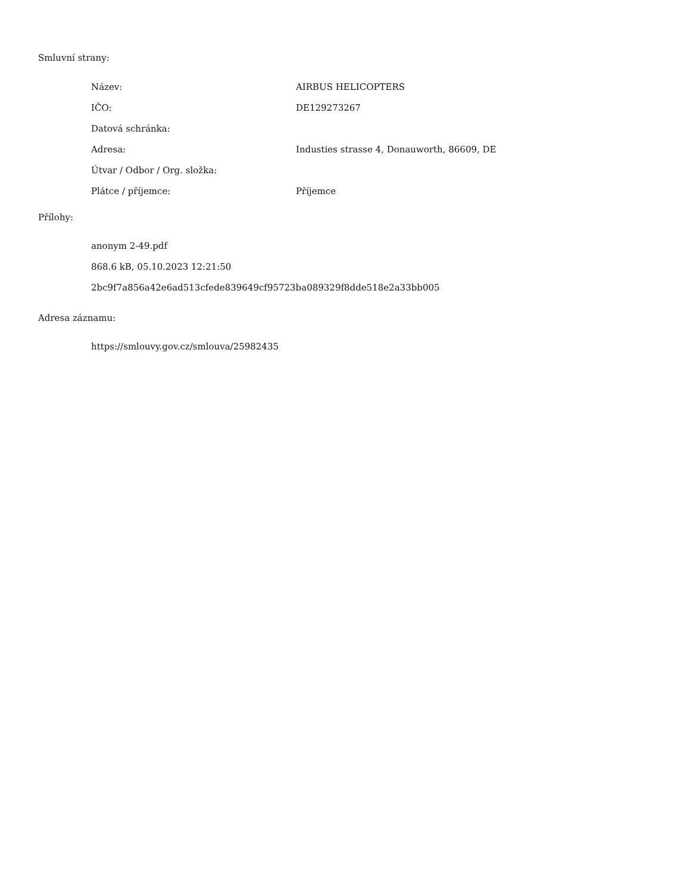Smluvní strany:
| Název: | AIRBUS HELICOPTERS |
| IČO: | DE129273267 |
| Datová schránka: | |
| Adresa: | Industies strasse 4, Donauworth, 86609, DE |
| Útvar / Odbor / Org. složka: | |
| Plátce / příjemce: | Příjemce |
Přílohy:
anonym 2-49.pdf
868.6 kB, 05.10.2023 12:21:50
2bc9f7a856a42e6ad513cfede839649cf95723ba089329f8dde518e2a33bb005
Adresa záznamu:
https://smlouvy.gov.cz/smlouva/25982435